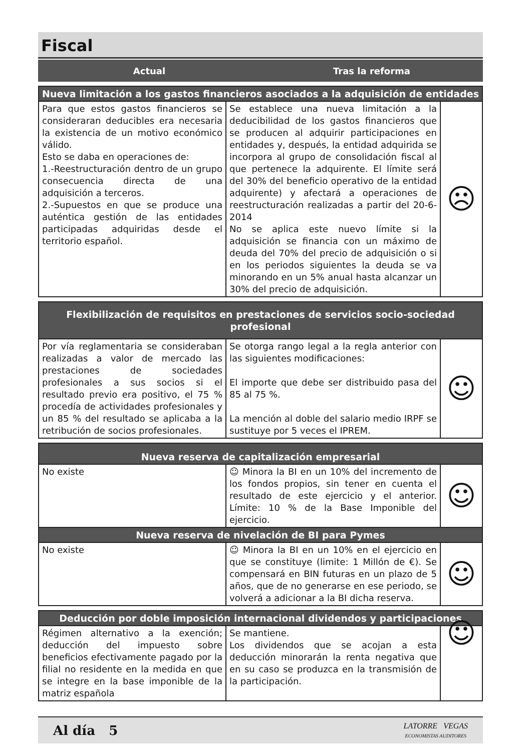Fiscal
Actual Tras la reforma
| Nueva limitación a los gastos financieros asociados a la adquisición de entidades | | |
| --- | --- | --- |
| Para que estos gastos financieros se consideraran deducibles era necesaria la existencia de un motivo económico válido. Esto se daba en operaciones de: 1.-Reestructuración dentro de un grupo consecuencia directa de una adquisición a terceros. 2.-Supuestos en que se produce una auténtica gestión de las entidades participadas adquiridas desde el territorio español. | Se establece una nueva limitación a la deducibilidad de los gastos financieros que se producen al adquirir participaciones en entidades y, después, la entidad adquirida se incorpora al grupo de consolidación fiscal al que pertenece la adquirente. El límite será del 30% del beneficio operativo de la entidad adquirente) y afectará a operaciones de reestructuración realizadas a partir del 20-6-2014 No se aplica este nuevo límite si la adquisición se financia con un máximo de deuda del 70% del precio de adquisición o si en los periodos siguientes la deuda se va minorando en un 5% anual hasta alcanzar un 30% del precio de adquisición. | ☹ |
| Flexibilización de requisitos en prestaciones de servicios socio-sociedad profesional | | |
| --- | --- | --- |
| Por vía reglamentaria se consideraban realizadas a valor de mercado las prestaciones de sociedades profesionales a sus socios si el resultado previo era positivo, el 75 % procedía de actividades profesionales y un 85 % del resultado se aplicaba a la retribución de socios profesionales. | Se otorga rango legal a la regla anterior con las siguientes modificaciones: El importe que debe ser distribuido pasa del 85 al 75 %. La mención al doble del salario medio IRPF se sustituye por 5 veces el IPREM. | ☺ |
| Nueva reserva de capitalización empresarial | | |
| --- | --- | --- |
| No existe | ☺ Minora la BI en un 10% del incremento de los fondos propios, sin tener en cuenta el resultado de este ejercicio y el anterior. Límite: 10 % de la Base Imponible del ejercicio. | ☺ |
| Nueva reserva de nivelación de BI para Pymes | | |
| No existe | ☺ Minora la BI en un 10% en el ejercicio en que se constituye (limite: 1 Millón de €). Se compensará en BIN futuras en un plazo de 5 años, que de no generarse en ese periodo, se volverá a adicionar a la BI dicha reserva. | ☺ |
| Deducción por doble imposición internacional dividendos y participaciones | | |
| --- | --- | --- |
| Régimen alternativo a la exención; deducción del impuesto sobre beneficios efectivamente pagado por la filial no residente en la medida en que se integre en la base imponible de la matriz española | Se mantiene. Los dividendos que se acojan a esta deducción minorarán la renta negativa que en su caso se produzca en la transmisión de la participación. | ☺ |
Al día 5
LATORRE VEGAS
ECONOMISTAS AUDITORES